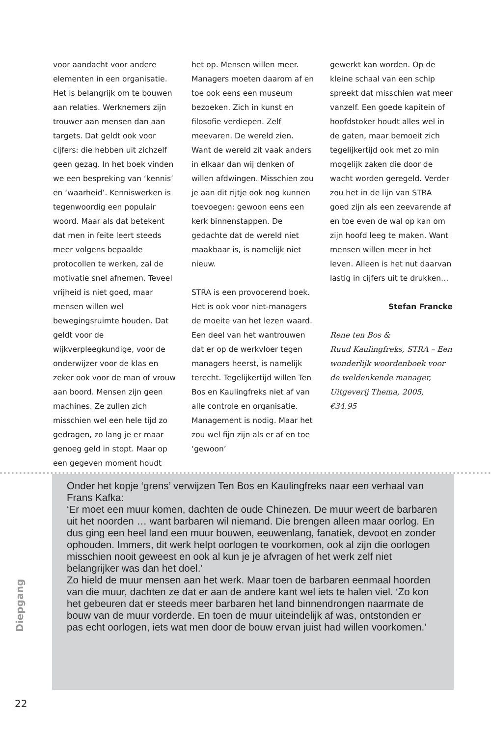voor aandacht voor andere elementen in een organisatie. Het is belangrijk om te bouwen aan relaties. Werknemers zijn trouwer aan mensen dan aan targets. Dat geldt ook voor cijfers: die hebben uit zichzelf geen gezag. In het boek vinden we een bespreking van ‘kennis’ en ‘waarheid’. Kenniswerken is tegenwoordig een populair woord. Maar als dat betekent dat men in feite leert steeds meer volgens bepaalde protocollen te werken, zal de motivatie snel afnemen. Teveel vrijheid is niet goed, maar mensen willen wel bewegingsruimte houden. Dat geldt voor de wijkverpleegkundige, voor de onderwijzer voor de klas en zeker ook voor de man of vrouw aan boord. Mensen zijn geen machines. Ze zullen zich misschien wel een hele tijd zo gedragen, zo lang je er maar genoeg geld in stopt. Maar op een gegeven moment houdt
het op. Mensen willen meer. Managers moeten daarom af en toe ook eens een museum bezoeken. Zich in kunst en filosofie verdiepen. Zelf meevaren. De wereld zien. Want de wereld zit vaak anders in elkaar dan wij denken of willen afdwingen. Misschien zou je aan dit rijtje ook nog kunnen toevoegen: gewoon eens een kerk binnenstappen. De gedachte dat de wereld niet maakbaar is, is namelijk niet nieuw.
STRA is een provocerend boek. Het is ook voor niet-managers de moeite van het lezen waard. Een deel van het wantrouwen dat er op de werkvloer tegen managers heerst, is namelijk terecht. Tegelijkertijd willen Ten Bos en Kaulingfreks niet af van alle controle en organisatie. Management is nodig. Maar het zou wel fijn zijn als er af en toe ‘gewoon’
gewerkt kan worden. Op de kleine schaal van een schip spreekt dat misschien wat meer vanzelf. Een goede kapitein of hoofdstoker houdt alles wel in de gaten, maar bemoeit zich tegelijkertijd ook met zo min mogelijk zaken die door de wacht worden geregeld. Verder zou het in de lijn van STRA goed zijn als een zeevarende af en toe even de wal op kan om zijn hoofd leeg te maken. Want mensen willen meer in het leven. Alleen is het nut daarvan lastig in cijfers uit te drukken…
Stefan Francke
Rene ten Bos &
Ruud Kaulingfreks, STRA – Een wonderlijk woordenboek voor de weldenkende manager, Uitgeverij Thema, 2005, €34,95
Onder het kopje ‘grens’ verwijzen Ten Bos en Kaulingfreks naar een verhaal van Frans Kafka:
‘Er moet een muur komen, dachten de oude Chinezen. De muur weert de barbaren uit het noorden … want barbaren wil niemand. Die brengen alleen maar oorlog. En dus ging een heel land een muur bouwen, eeuwenlang, fanatiek, devoot en zonder ophouden. Immers, dit werk helpt oorlogen te voorkomen, ook al zijn die oorlogen misschien nooit geweest en ook al kun je je afvragen of het werk zelf niet belangrijker was dan het doel.’
Zo hield de muur mensen aan het werk. Maar toen de barbaren eenmaal hoorden van die muur, dachten ze dat er aan de andere kant wel iets te halen viel. ‘Zo kon het gebeuren dat er steeds meer barbaren het land binnendrongen naarmate de bouw van de muur vorderde. En toen de muur uiteindelijk af was, ontstonden er pas echt oorlogen, iets wat men door de bouw ervan juist had willen voorkomen.’
Diepgang
22